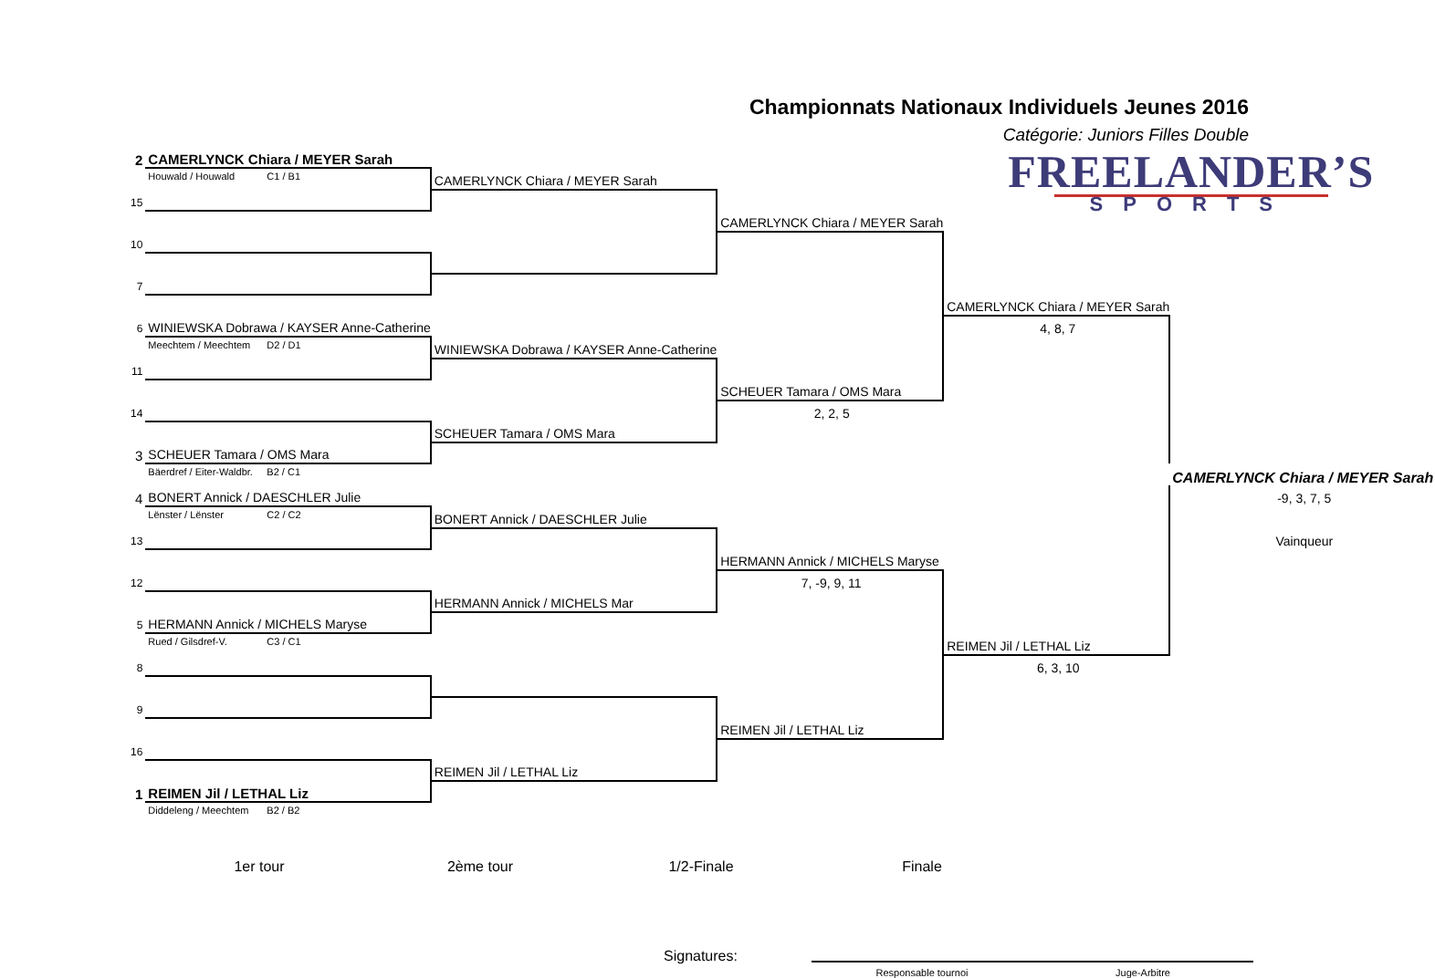Championnats Nationaux Individuels Jeunes 2016
Catégorie: Juniors Filles Double
| 2 | CAMERLYNCK Chiara / MEYER Sarah | | | FREELANDER’S SPORTS | |
| | Houwald / Houwald C1 / B1 | CAMERLYNCK Chiara / MEYER Sarah | | | |
| 15 | | | | | |
| | | | CAMERLYNCK Chiara / MEYER Sarah | | |
| 10 | | | | | |
| 7 | | | | | |
| | | | | CAMERLYNCK Chiara / MEYER Sarah | |
| 6 | WINIEWSKA Dobrawa / KAYSER Anne-Catherine | | | 4, 8, 7 | |
| | Meechtem / Meechtem D2 / D1 | WINIEWSKA Dobrawa / KAYSER Anne-Catherine | | | |
| 11 | | | | | |
| | | | SCHEUER Tamara / OMS Mara | | |
| 14 | | | 2, 2, 5 | | |
| | | SCHEUER Tamara / OMS Mara | | | |
| 3 | SCHEUER Tamara / OMS Mara | | | | |
| | Bäerdref / Eiter-Waldbr. B2 / C1 | | | | CAMERLYNCK Chiara / MEYER Sarah |
| 4 | BONERT Annick / DAESCHLER Julie | | | | -9, 3, 7, 5 |
| | Lënster / Lënster C2 / C2 | BONERT Annick / DAESCHLER Julie | | | |
| 13 | | | | | Vainqueur |
| | | | HERMANN Annick / MICHELS Maryse | | |
| 12 | | | 7, -9, 9, 11 | | |
| | | HERMANN Annick / MICHELS Mar | | | |
| 5 | HERMANN Annick / MICHELS Maryse | | | | |
| | Rued / Gilsdref-V. C3 / C1 | | | REIMEN Jil / LETHAL Liz | |
| 8 | | | | 6, 3, 10 | |
| 9 | | | | | |
| | | | REIMEN Jil / LETHAL Liz | | |
| 16 | | | | | |
| | | REIMEN Jil / LETHAL Liz | | | |
| 1 | REIMEN Jil / LETHAL Liz | | | | |
| | Diddeleng / Meechtem B2 / B2 | | | | |
1er tour 2ème tour 1/2-Finale Finale
Signatures:
Responsable tournoi Juge-Arbitre